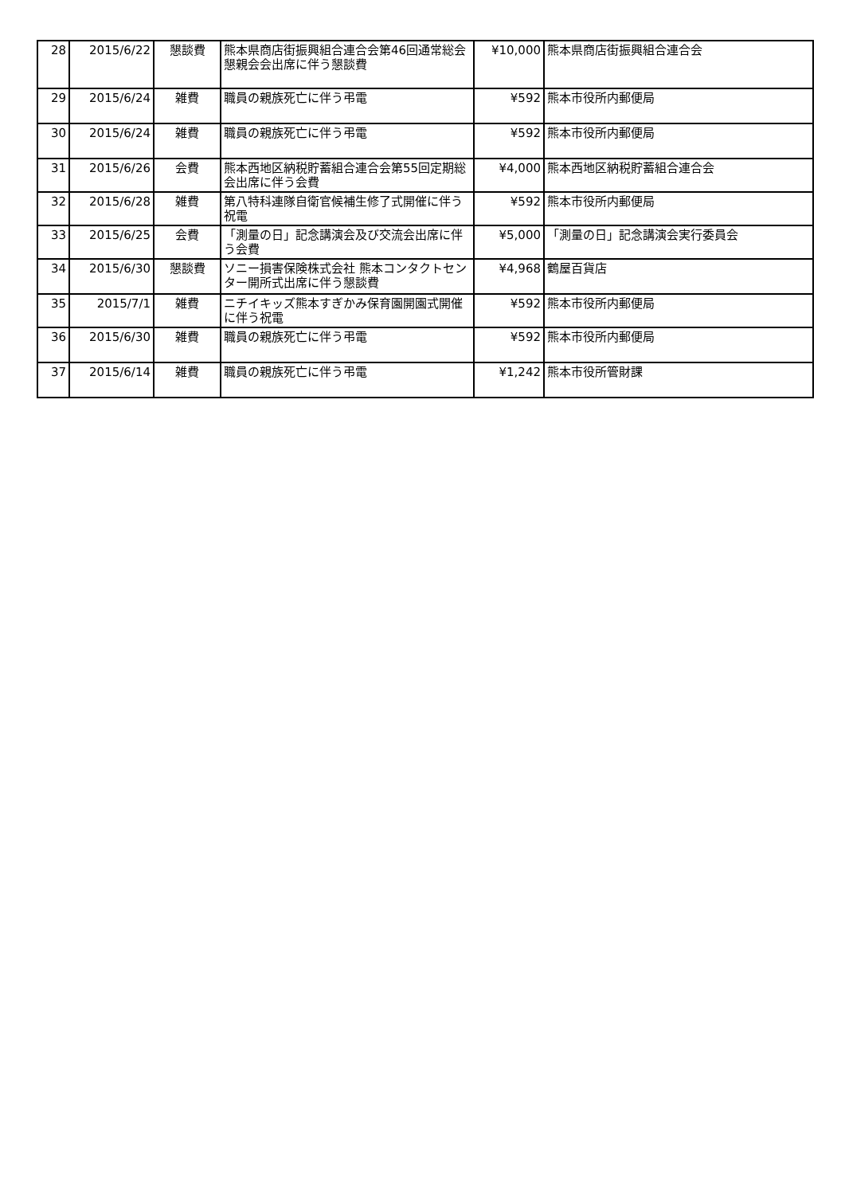| 28 | 2015/6/22 | 懇談費 | 熊本県商店街振興組合連合会第46回通常総会懇親会会出席に伴う懇談費 | ¥10,000 | 熊本県商店街振興組合連合会 |
| 29 | 2015/6/24 | 雑費 | 職員の親族死亡に伴う弔電 | ¥592 | 熊本市役所内郵便局 |
| 30 | 2015/6/24 | 雑費 | 職員の親族死亡に伴う弔電 | ¥592 | 熊本市役所内郵便局 |
| 31 | 2015/6/26 | 会費 | 熊本西地区納税貯蓄組合連合会第55回定期総会出席に伴う会費 | ¥4,000 | 熊本西地区納税貯蓄組合連合会 |
| 32 | 2015/6/28 | 雑費 | 第八特科連隊自衛官候補生修了式開催に伴う祝電 | ¥592 | 熊本市役所内郵便局 |
| 33 | 2015/6/25 | 会費 | 「測量の日」記念講演会及び交流会出席に伴う会費 | ¥5,000 | 「測量の日」記念講演会実行委員会 |
| 34 | 2015/6/30 | 懇談費 | ソニー損害保険株式会社 熊本コンタクトセンター開所式出席に伴う懇談費 | ¥4,968 | 鶴屋百貨店 |
| 35 | 2015/7/1 | 雑費 | ニチイキッズ熊本すぎかみ保育園開園式開催に伴う祝電 | ¥592 | 熊本市役所内郵便局 |
| 36 | 2015/6/30 | 雑費 | 職員の親族死亡に伴う弔電 | ¥592 | 熊本市役所内郵便局 |
| 37 | 2015/6/14 | 雑費 | 職員の親族死亡に伴う弔電 | ¥1,242 | 熊本市役所管財課 |